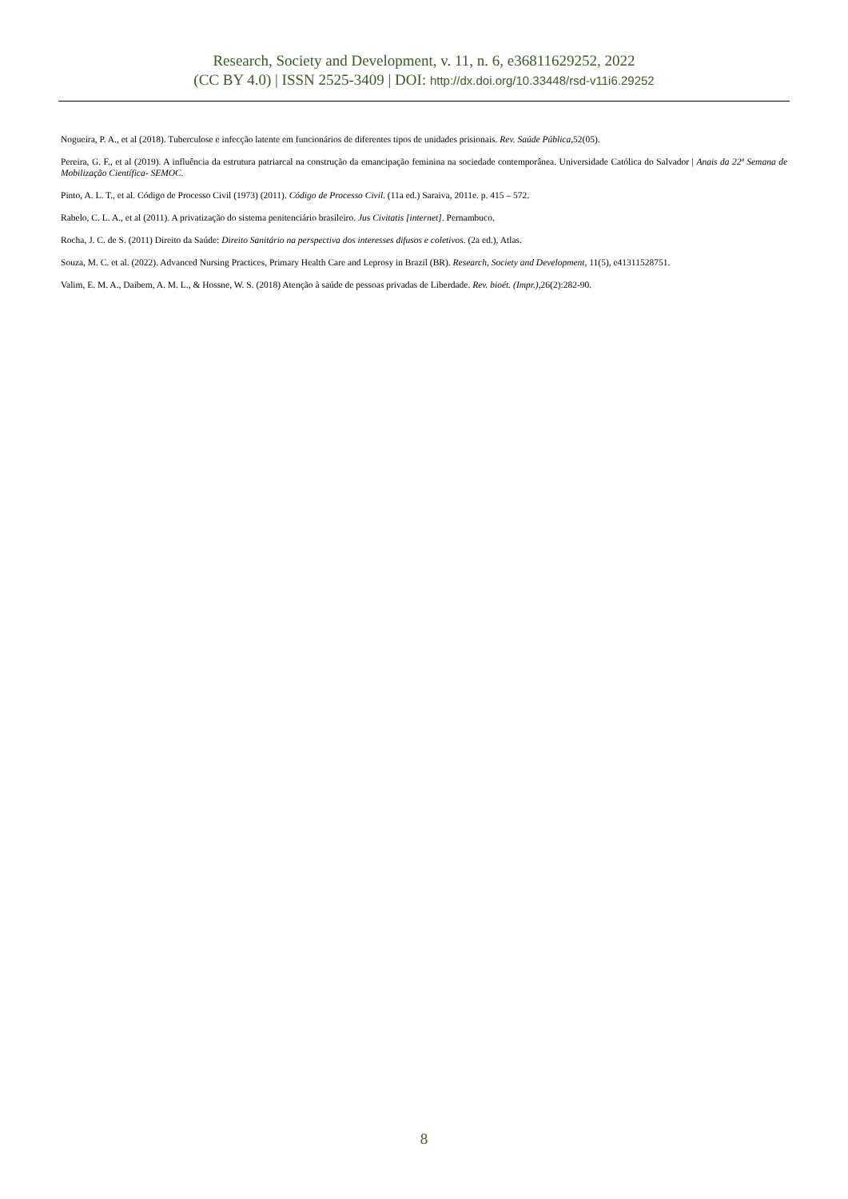Research, Society and Development, v. 11, n. 6, e36811629252, 2022
(CC BY 4.0) | ISSN 2525-3409 | DOI: http://dx.doi.org/10.33448/rsd-v11i6.29252
Nogueira, P. A., et al (2018). Tuberculose e infecção latente em funcionários de diferentes tipos de unidades prisionais. Rev. Saúde Pública,52(05).
Pereira, G. F., et al (2019). A influência da estrutura patriarcal na construção da emancipação feminina na sociedade contemporânea. Universidade Católica do Salvador | Anais da 22ª Semana de Mobilização Científica- SEMOC.
Pinto, A. L. T., et al. Código de Processo Civil (1973) (2011). Código de Processo Civil. (11a ed.) Saraiva, 2011e. p. 415 – 572.
Rabelo, C. L. A., et al (2011). A privatização do sistema penitenciário brasileiro. Jus Civitatis [internet]. Pernambuco.
Rocha, J. C. de S. (2011) Direito da Saúde: Direito Sanitário na perspectiva dos interesses difusos e coletivos. (2a ed.), Atlas.
Souza, M. C. et al. (2022). Advanced Nursing Practices, Primary Health Care and Leprosy in Brazil (BR). Research, Society and Development, 11(5), e41311528751.
Valim, E. M. A., Daibem, A. M. L., & Hossne, W. S. (2018) Atenção à saúde de pessoas privadas de Liberdade. Rev. bioét. (Impr.),26(2):282-90.
8